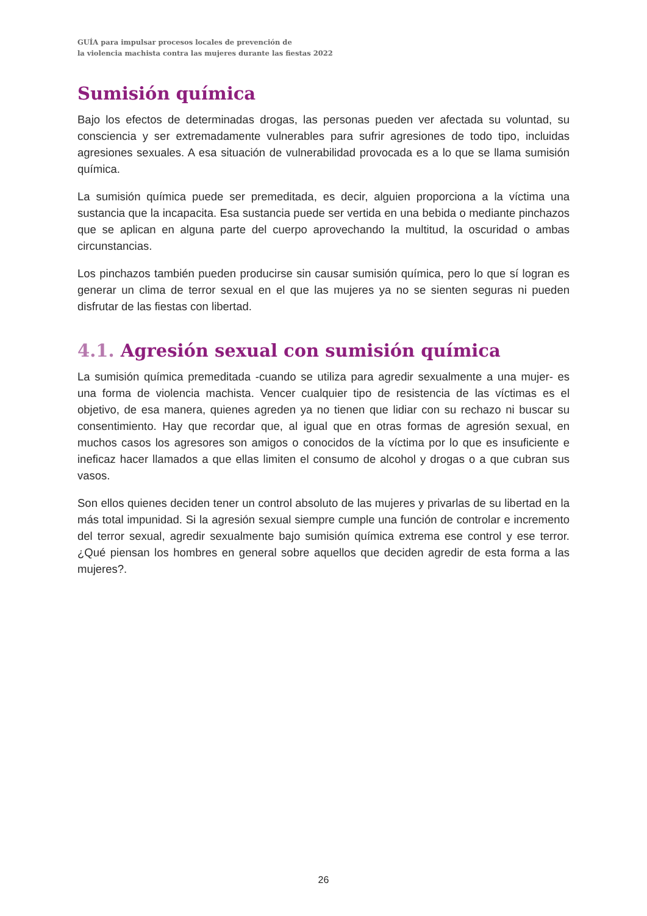GUÍA para impulsar procesos locales de prevención de
la violencia machista contra las mujeres durante las fiestas 2022
Sumisión química
Bajo los efectos de determinadas drogas, las personas pueden ver afectada su voluntad, su consciencia y ser extremadamente vulnerables para sufrir agresiones de todo tipo, incluidas agresiones sexuales. A esa situación de vulnerabilidad provocada es a lo que se llama sumisión química.
La sumisión química puede ser premeditada, es decir, alguien proporciona a la víctima una sustancia que la incapacita. Esa sustancia puede ser vertida en una bebida o mediante pinchazos que se aplican en alguna parte del cuerpo aprovechando la multitud, la oscuridad o ambas circunstancias.
Los pinchazos también pueden producirse sin causar sumisión química, pero lo que sí logran es generar un clima de terror sexual en el que las mujeres ya no se sienten seguras ni pueden disfrutar de las fiestas con libertad.
4.1. Agresión sexual con sumisión química
La sumisión química premeditada -cuando se utiliza para agredir sexualmente a una mujer- es una forma de violencia machista. Vencer cualquier tipo de resistencia de las víctimas es el objetivo, de esa manera, quienes agreden ya no tienen que lidiar con su rechazo ni buscar su consentimiento. Hay que recordar que, al igual que en otras formas de agresión sexual, en muchos casos los agresores son amigos o conocidos de la víctima por lo que es insuficiente e ineficaz hacer llamados a que ellas limiten el consumo de alcohol y drogas o a que cubran sus vasos.
Son ellos quienes deciden tener un control absoluto de las mujeres y privarlas de su libertad en la más total impunidad. Si la agresión sexual siempre cumple una función de controlar e incremento del terror sexual, agredir sexualmente bajo sumisión química extrema ese control y ese terror. ¿Qué piensan los hombres en general sobre aquellos que deciden agredir de esta forma a las mujeres?.
26